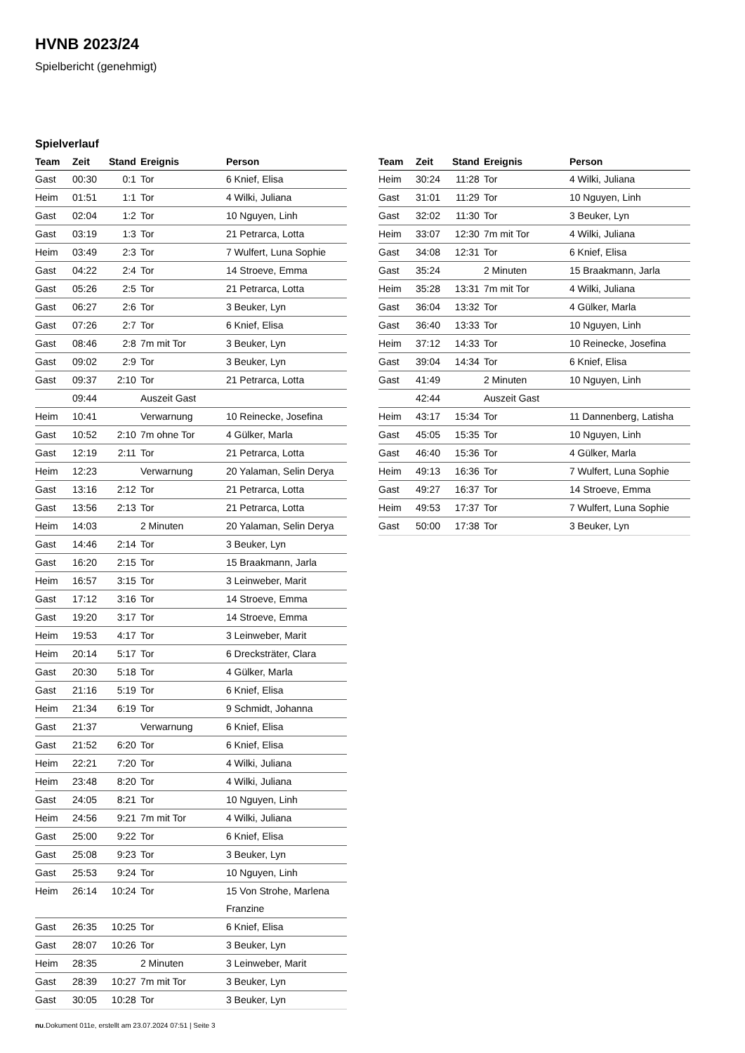HVNB 2023/24
Spielbericht (genehmigt)
Spielverlauf
| Team | Zeit | Stand | Ereignis | Person |
| --- | --- | --- | --- | --- |
| Gast | 00:30 | 0:1 | Tor | 6 Knief, Elisa |
| Heim | 01:51 | 1:1 | Tor | 4 Wilki, Juliana |
| Gast | 02:04 | 1:2 | Tor | 10 Nguyen, Linh |
| Gast | 03:19 | 1:3 | Tor | 21 Petrarca, Lotta |
| Heim | 03:49 | 2:3 | Tor | 7 Wulfert, Luna Sophie |
| Gast | 04:22 | 2:4 | Tor | 14 Stroeve, Emma |
| Gast | 05:26 | 2:5 | Tor | 21 Petrarca, Lotta |
| Gast | 06:27 | 2:6 | Tor | 3 Beuker, Lyn |
| Gast | 07:26 | 2:7 | Tor | 6 Knief, Elisa |
| Gast | 08:46 | 2:8 | 7m mit Tor | 3 Beuker, Lyn |
| Gast | 09:02 | 2:9 | Tor | 3 Beuker, Lyn |
| Gast | 09:37 | 2:10 | Tor | 21 Petrarca, Lotta |
| | 09:44 | | Auszeit Gast | |
| Heim | 10:41 | | Verwarnung | 10 Reinecke, Josefina |
| Gast | 10:52 | 2:10 | 7m ohne Tor | 4 Gülker, Marla |
| Gast | 12:19 | 2:11 | Tor | 21 Petrarca, Lotta |
| Heim | 12:23 | | Verwarnung | 20 Yalaman, Selin Derya |
| Gast | 13:16 | 2:12 | Tor | 21 Petrarca, Lotta |
| Gast | 13:56 | 2:13 | Tor | 21 Petrarca, Lotta |
| Heim | 14:03 | | 2 Minuten | 20 Yalaman, Selin Derya |
| Gast | 14:46 | 2:14 | Tor | 3 Beuker, Lyn |
| Gast | 16:20 | 2:15 | Tor | 15 Braakmann, Jarla |
| Heim | 16:57 | 3:15 | Tor | 3 Leinweber, Marit |
| Gast | 17:12 | 3:16 | Tor | 14 Stroeve, Emma |
| Gast | 19:20 | 3:17 | Tor | 14 Stroeve, Emma |
| Heim | 19:53 | 4:17 | Tor | 3 Leinweber, Marit |
| Heim | 20:14 | 5:17 | Tor | 6 Drecksträter, Clara |
| Gast | 20:30 | 5:18 | Tor | 4 Gülker, Marla |
| Gast | 21:16 | 5:19 | Tor | 6 Knief, Elisa |
| Heim | 21:34 | 6:19 | Tor | 9 Schmidt, Johanna |
| Gast | 21:37 | | Verwarnung | 6 Knief, Elisa |
| Gast | 21:52 | 6:20 | Tor | 6 Knief, Elisa |
| Heim | 22:21 | 7:20 | Tor | 4 Wilki, Juliana |
| Heim | 23:48 | 8:20 | Tor | 4 Wilki, Juliana |
| Gast | 24:05 | 8:21 | Tor | 10 Nguyen, Linh |
| Heim | 24:56 | 9:21 | 7m mit Tor | 4 Wilki, Juliana |
| Gast | 25:00 | 9:22 | Tor | 6 Knief, Elisa |
| Gast | 25:08 | 9:23 | Tor | 3 Beuker, Lyn |
| Gast | 25:53 | 9:24 | Tor | 10 Nguyen, Linh |
| Heim | 26:14 | 10:24 | Tor | 15 Von Strohe, Marlena Franzine |
| Gast | 26:35 | 10:25 | Tor | 6 Knief, Elisa |
| Gast | 28:07 | 10:26 | Tor | 3 Beuker, Lyn |
| Heim | 28:35 | | 2 Minuten | 3 Leinweber, Marit |
| Gast | 28:39 | 10:27 | 7m mit Tor | 3 Beuker, Lyn |
| Gast | 30:05 | 10:28 | Tor | 3 Beuker, Lyn |
| Team | Zeit | Stand | Ereignis | Person |
| --- | --- | --- | --- | --- |
| Heim | 30:24 | 11:28 | Tor | 4 Wilki, Juliana |
| Gast | 31:01 | 11:29 | Tor | 10 Nguyen, Linh |
| Gast | 32:02 | 11:30 | Tor | 3 Beuker, Lyn |
| Heim | 33:07 | 12:30 | 7m mit Tor | 4 Wilki, Juliana |
| Gast | 34:08 | 12:31 | Tor | 6 Knief, Elisa |
| Gast | 35:24 | | 2 Minuten | 15 Braakmann, Jarla |
| Heim | 35:28 | 13:31 | 7m mit Tor | 4 Wilki, Juliana |
| Gast | 36:04 | 13:32 | Tor | 4 Gülker, Marla |
| Gast | 36:40 | 13:33 | Tor | 10 Nguyen, Linh |
| Heim | 37:12 | 14:33 | Tor | 10 Reinecke, Josefina |
| Gast | 39:04 | 14:34 | Tor | 6 Knief, Elisa |
| Gast | 41:49 | | 2 Minuten | 10 Nguyen, Linh |
| | 42:44 | | Auszeit Gast | |
| Heim | 43:17 | 15:34 | Tor | 11 Dannenberg, Latisha |
| Gast | 45:05 | 15:35 | Tor | 10 Nguyen, Linh |
| Gast | 46:40 | 15:36 | Tor | 4 Gülker, Marla |
| Heim | 49:13 | 16:36 | Tor | 7 Wulfert, Luna Sophie |
| Gast | 49:27 | 16:37 | Tor | 14 Stroeve, Emma |
| Heim | 49:53 | 17:37 | Tor | 7 Wulfert, Luna Sophie |
| Gast | 50:00 | 17:38 | Tor | 3 Beuker, Lyn |
nu.Dokument 011e, erstellt am 23.07.2024 07:51 | Seite 3